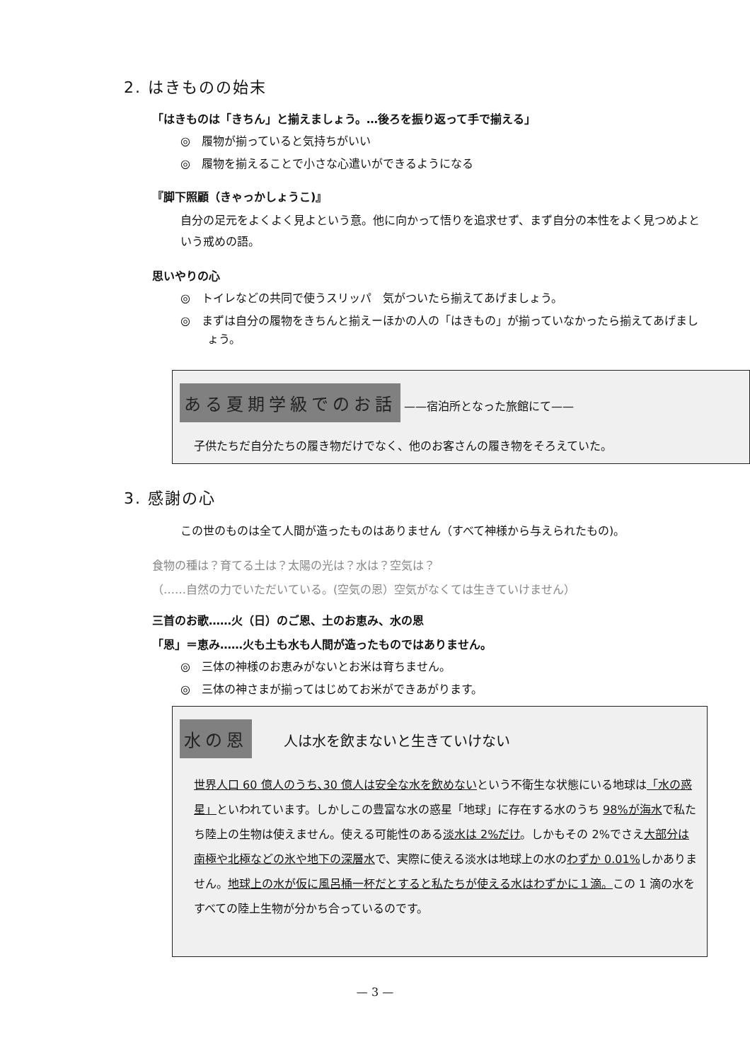2. はきものの始末
「はきものは「きちん」と揃えましょう。…後ろを振り返って手で揃える」
◎　履物が揃っていると気持ちがいい
◎　履物を揃えることで小さな心遣いができるようになる
『脚下照顧（きゃっかしょうこ)』
自分の足元をよくよく見よという意。他に向かって悟りを追求せず、まず自分の本性をよく見つめよという戒めの語。
思いやりの心
◎　トイレなどの共同で使うスリッパ　気がついたら揃えてあげましょう。
◎　まずは自分の履物をきちんと揃えーほかの人の「はきもの」が揃っていなかったら揃えてあげましょう。
ある夏期学級でのお話 ——宿泊所となった旅館にて——
子供たちだ自分たちの履き物だけでなく、他のお客さんの履き物をそろえていた。
3. 感謝の心
この世のものは全て人間が造ったものはありません（すべて神様から与えられたもの)。
食物の種は？育てる土は？太陽の光は？水は？空気は？
（……自然の力でいただいている。(空気の恩）空気がなくては生きていけません）
三首のお歌……火（日）のご恩、土のお恵み、水の恩
「恩」＝恵み……火も土も水も人間が造ったものではありません。
◎　三体の神様のお恵みがないとお米は育ちません。
◎　三体の神さまが揃ってはじめてお米ができあがります。
水の恩 人は水を飲まないと生きていけない
世界人口 60 億人のうち､30 億人は安全な水を飲めないという不衛生な状態にいる地球は「水の惑星」といわれています。しかしこの豊富な水の惑星「地球」に存在する水のうち 98%が海水で私たち陸上の生物は使えません。使える可能性のある淡水は 2%だけ。しかもその 2%でさえ大部分は南極や北極などの氷や地下の深層水で、実際に使える淡水は地球上の水のわずか 0.01% しかありません。地球上の水が仮に風呂桶一杯だとすると私たちが使える水はわずかに１滴。この 1 滴の水をすべての陸上生物が分かち合っているのです。
— 3 —